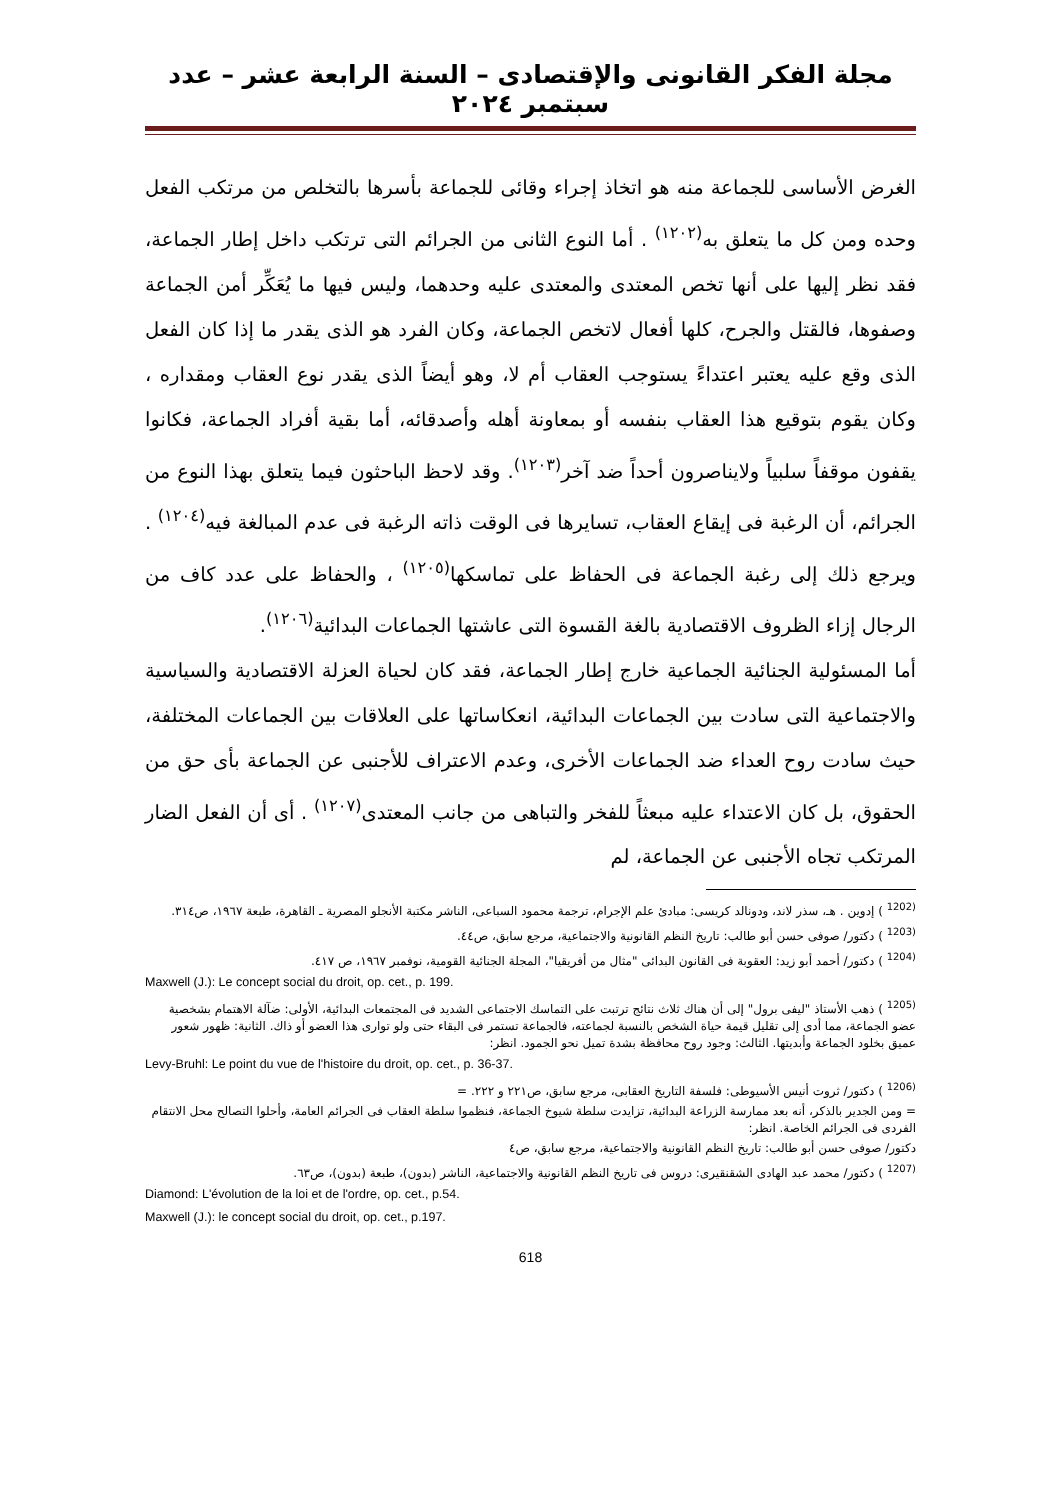مجلة الفكر القانونى والإقتصادى – السنة الرابعة عشر – عدد سبتمبر ٢٠٢٤
الغرض الأساسى للجماعة منه هو اتخاذ إجراء وقائى للجماعة بأسرها بالتخلص من مرتكب الفعل وحده ومن كل ما يتعلق به<sup>(١٢٠٢)</sup> . أما النوع الثانى من الجرائم التى ترتكب داخل إطار الجماعة، فقد نظر إليها على أنها تخص المعتدى والمعتدى عليه وحدهما، وليس فيها ما يُعَكِّر أمن الجماعة وصفوها، فالقتل والجرح، كلها أفعال لاتخص الجماعة، وكان الفرد هو الذى يقدر ما إذا كان الفعل الذى وقع عليه يعتبر اعتداءً يستوجب العقاب أم لا، وهو أيضاً الذى يقدر نوع العقاب ومقداره ، وكان يقوم بتوقيع هذا العقاب بنفسه أو بمعاونة أهله وأصدقائه، أما بقية أفراد الجماعة، فكانوا يقفون موقفاً سلبياً ولايناصرون أحداً ضد آخر<sup>(١٢٠٣)</sup>. وقد لاحظ الباحثون فيما يتعلق بهذا النوع من الجرائم، أن الرغبة فى إيقاع العقاب، تسايرها فى الوقت ذاته الرغبة فى عدم المبالغة فيه<sup>(١٢٠٤)</sup> . ويرجع ذلك إلى رغبة الجماعة فى الحفاظ على تماسكها<sup>(١٢٠٥)</sup> ، والحفاظ على عدد كاف من الرجال إزاء الظروف الاقتصادية بالغة القسوة التى عاشتها الجماعات البدائية<sup>(١٢٠٦)</sup>.
أما المسئولية الجنائية الجماعية خارج إطار الجماعة، فقد كان لحياة العزلة الاقتصادية والسياسية والاجتماعية التى سادت بين الجماعات البدائية، انعكاساتها على العلاقات بين الجماعات المختلفة، حيث سادت روح العداء ضد الجماعات الأخرى، وعدم الاعتراف للأجنبى عن الجماعة بأى حق من الحقوق، بل كان الاعتداء عليه مبعثاً للفخر والتباهى من جانب المعتدى<sup>(١٢٠٧)</sup> . أى أن الفعل الضار المرتكب تجاه الأجنبى عن الجماعة، لم
<sup>(1202</sup> ) إدوين . هـ، سذر لاند، ودونالد كريسى: مبادئ علم الإجرام، ترجمة محمود السباعى، الناشر مكتبة الأنجلو المصرية ـ القاهرة، طبعة ١٩٦٧، ص٣١٤.
<sup>(1203</sup> ) دكتور/ صوفى حسن أبو طالب: تاريخ النظم القانونية والاجتماعية، مرجع سابق، ص٤٤.
<sup>(1204</sup> ) دكتور/ أحمد أبو زيد: العقوبة فى القانون البدائى "مثال من أفريقيا"، المجلة الجنائية القومية، نوفمبر ١٩٦٧، ص ٤١٧.
Maxwell (J.): Le concept social du droit, op. cet., p. 199.
<sup>(1205</sup> ) ذهب الأستاذ "ليفى برول" إلى أن هناك ثلاث نتائج ترتبت على التماسك الاجتماعى الشديد فى المجتمعات البدائية، الأولى: ضآلة الاهتمام بشخصية عضو الجماعة، مما أدى إلى تقليل قيمة حياة الشخص بالنسبة لجماعته، فالجماعة تستمر فى البقاء حتى ولو توارى هذا العضو أو ذاك. الثانية: ظهور شعور عميق بخلود الجماعة وأبديتها. الثالث: وجود روح محافظة بشدة تميل نحو الجمود. انظر:
Levy-Bruhl: Le point du vue de l'histoire du droit, op. cet., p. 36-37.
<sup>(1206</sup> ) دكتور/ ثروت أنيس الأسيوطى: فلسفة التاريخ العقابى، مرجع سابق، ص٢٢١ و ٢٢٢. =
= ومن الجدير بالذكر، أنه بعد ممارسة الزراعة البدائية، تزايدت سلطة شيوخ الجماعة، فنظموا سلطة العقاب فى الجرائم العامة، وأحلوا التصالح محل الانتقام الفردى فى الجرائم الخاصة. انظر:
دكتور/ صوفى حسن أبو طالب: تاريخ النظم القانونية والاجتماعية، مرجع سابق، ص٤
<sup>(1207</sup> ) دكتور/ محمد عبد الهادى الشقنقيرى: دروس فى تاريخ النظم القانونية والاجتماعية، الناشر (بدون)، طبعة (بدون)، ص٦٣.
Diamond: L'évolution de la loi et de l'ordre, op. cet., p.54.
Maxwell (J.): le concept social du droit, op. cet., p.197.
618